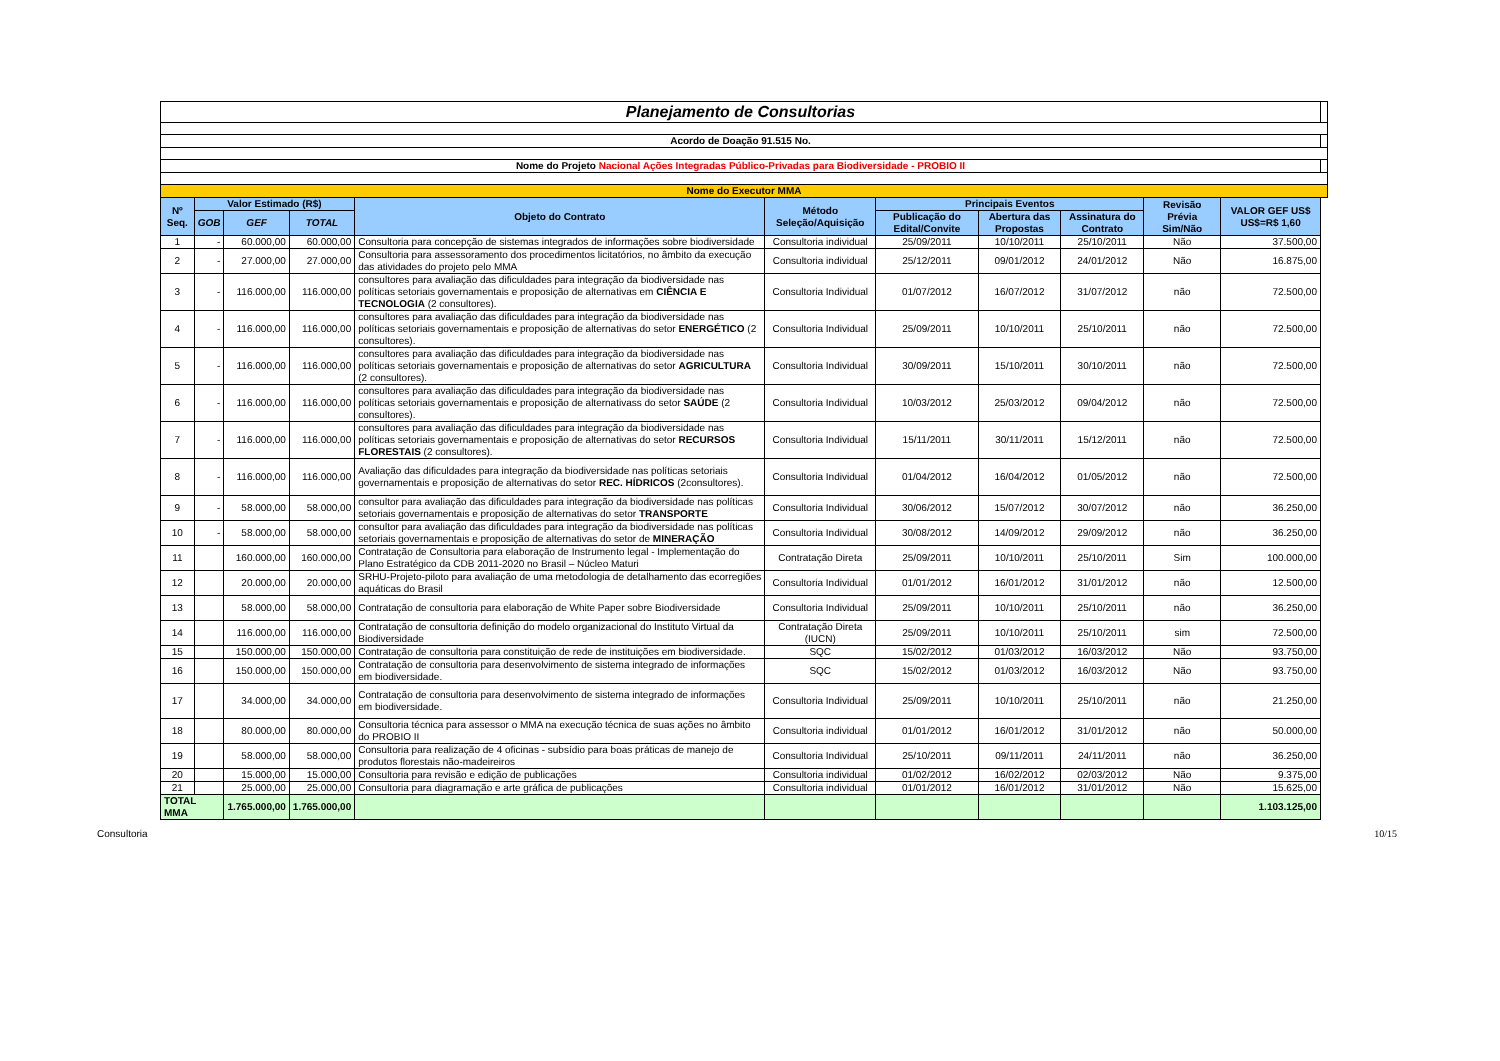| Planejamento de Consultorias | | | | | | | | | | | |
| Acordo de Doação 91.515 No. | | | | | | | | | | | |
| Nome do Projeto Nacional Ações Integradas Público-Privadas para Biodiversidade - PROBIO II | | | | | | | | | | | |
| Nome do Executor MMA | | | | | | | | | | | |
| Nº Seq. | Valor Estimado (R$) | | | Objeto do Contrato | Método Seleção/Aquisição | Principais Eventos | | | Revisão Prévia Sim/Não | VALOR GEF US$ US$=R$ 1,60 | |
| | | | | | | Publicação do Edital/Convite | Abertura das Propostas | Assinatura do Contrato | | | |
| | GOB | GEF | TOTAL | | | | | | | | |
| 1 | - | 60.000,00 | 60.000,00 | Consultoria para concepção de sistemas integrados de informações sobre biodiversidade | Consultoria individual | 25/09/2011 | 10/10/2011 | 25/10/2011 | Não | 37.500,00 | |
| 2 | - | 27.000,00 | 27.000,00 | Consultoria para assessoramento dos procedimentos licitatórios, no âmbito da execução das atividades do projeto pelo MMA | Consultoria individual | 25/12/2011 | 09/01/2012 | 24/01/2012 | Não | 16.875,00 | |
| 3 | - | 116.000,00 | 116.000,00 | consultores para avaliação das dificuldades para integração da biodiversidade nas políticas setoriais governamentais e proposição de alternativas em CIÊNCIA E TECNOLOGIA (2 consultores). | Consultoria Individual | 01/07/2012 | 16/07/2012 | 31/07/2012 | não | 72.500,00 | |
| 4 | - | 116.000,00 | 116.000,00 | consultores para avaliação das dificuldades para integração da biodiversidade nas políticas setoriais governamentais e proposição de alternativas do setor ENERGÉTICO (2 consultores). | Consultoria Individual | 25/09/2011 | 10/10/2011 | 25/10/2011 | não | 72.500,00 | |
| 5 | - | 116.000,00 | 116.000,00 | consultores para avaliação das dificuldades para integração da biodiversidade nas políticas setoriais governamentais e proposição de alternativas do setor AGRICULTURA (2 consultores). | Consultoria Individual | 30/09/2011 | 15/10/2011 | 30/10/2011 | não | 72.500,00 | |
| 6 | - | 116.000,00 | 116.000,00 | consultores para avaliação das dificuldades para integração da biodiversidade nas políticas setoriais governamentais e proposição de alternativass do setor SAÚDE (2 consultores). | Consultoria Individual | 10/03/2012 | 25/03/2012 | 09/04/2012 | não | 72.500,00 | |
| 7 | - | 116.000,00 | 116.000,00 | consultores para avaliação das dificuldades para integração da biodiversidade nas políticas setoriais governamentais e proposição de alternativas do setor RECURSOS FLORESTAIS (2 consultores). | Consultoria Individual | 15/11/2011 | 30/11/2011 | 15/12/2011 | não | 72.500,00 | |
| 8 | - | 116.000,00 | 116.000,00 | Avaliação das dificuldades para integração da biodiversidade nas políticas setoriais governamentais e proposição de alternativas do setor REC. HÍDRICOS (2consultores). | Consultoria Individual | 01/04/2012 | 16/04/2012 | 01/05/2012 | não | 72.500,00 | |
| 9 | - | 58.000,00 | 58.000,00 | consultor para avaliação das dificuldades para integração da biodiversidade nas políticas setoriais governamentais e proposição de alternativas do setor TRANSPORTE | Consultoria Individual | 30/06/2012 | 15/07/2012 | 30/07/2012 | não | 36.250,00 | |
| 10 | - | 58.000,00 | 58.000,00 | consultor para avaliação das dificuldades para integração da biodiversidade nas políticas setoriais governamentais e proposição de alternativas do setor de MINERAÇÃO | Consultoria Individual | 30/08/2012 | 14/09/2012 | 29/09/2012 | não | 36.250,00 | |
| 11 | | 160.000,00 | 160.000,00 | Contratação de Consultoria para elaboração de Instrumento legal - Implementação do Plano Estratégico da CDB 2011-2020 no Brasil – Núcleo Maturi | Contratação Direta | 25/09/2011 | 10/10/2011 | 25/10/2011 | Sim | 100.000,00 | |
| 12 | | 20.000,00 | 20.000,00 | SRHU-Projeto-piloto para avaliação de uma metodologia de detalhamento das ecorregiões aquáticas do Brasil | Consultoria Individual | 01/01/2012 | 16/01/2012 | 31/01/2012 | não | 12.500,00 | |
| 13 | | 58.000,00 | 58.000,00 | Contratação de consultoria para elaboração de White Paper sobre Biodiversidade | Consultoria Individual | 25/09/2011 | 10/10/2011 | 25/10/2011 | não | 36.250,00 | |
| 14 | | 116.000,00 | 116.000,00 | Contratação de consultoria definição do modelo organizacional do Instituto Virtual da Biodiversidade | Contratação Direta (IUCN) | 25/09/2011 | 10/10/2011 | 25/10/2011 | sim | 72.500,00 | |
| 15 | | 150.000,00 | 150.000,00 | Contratação de consultoria para constituição de rede de instituições em biodiversidade. | SQC | 15/02/2012 | 01/03/2012 | 16/03/2012 | Não | 93.750,00 | |
| 16 | | 150.000,00 | 150.000,00 | Contratação de consultoria para desenvolvimento de sistema integrado de informações em biodiversidade. | SQC | 15/02/2012 | 01/03/2012 | 16/03/2012 | Não | 93.750,00 | |
| 17 | | 34.000,00 | 34.000,00 | Contratação de consultoria para desenvolvimento de sistema integrado de informações em biodiversidade. | Consultoria Individual | 25/09/2011 | 10/10/2011 | 25/10/2011 | não | 21.250,00 | |
| 18 | | 80.000,00 | 80.000,00 | Consultoria técnica para assessor o MMA na execução técnica de suas ações no âmbito do PROBIO II | Consultoria individual | 01/01/2012 | 16/01/2012 | 31/01/2012 | não | 50.000,00 | |
| 19 | | 58.000,00 | 58.000,00 | Consultoria para realização de 4 oficinas - subsídio para boas práticas de manejo de produtos florestais não-madeireiros | Consultoria Individual | 25/10/2011 | 09/11/2011 | 24/11/2011 | não | 36.250,00 | |
| 20 | | 15.000,00 | 15.000,00 | Consultoria para revisão e edição de publicações | Consultoria individual | 01/02/2012 | 16/02/2012 | 02/03/2012 | Não | 9.375,00 | |
| 21 | | 25.000,00 | 25.000,00 | Consultoria para diagramação e arte gráfica de publicações | Consultoria individual | 01/01/2012 | 16/01/2012 | 31/01/2012 | Não | 15.625,00 | |
| TOTAL MMA | | 1.765.000,00 | 1.765.000,00 | | | | | | | 1.103.125,00 | |
Consultoria 10/15